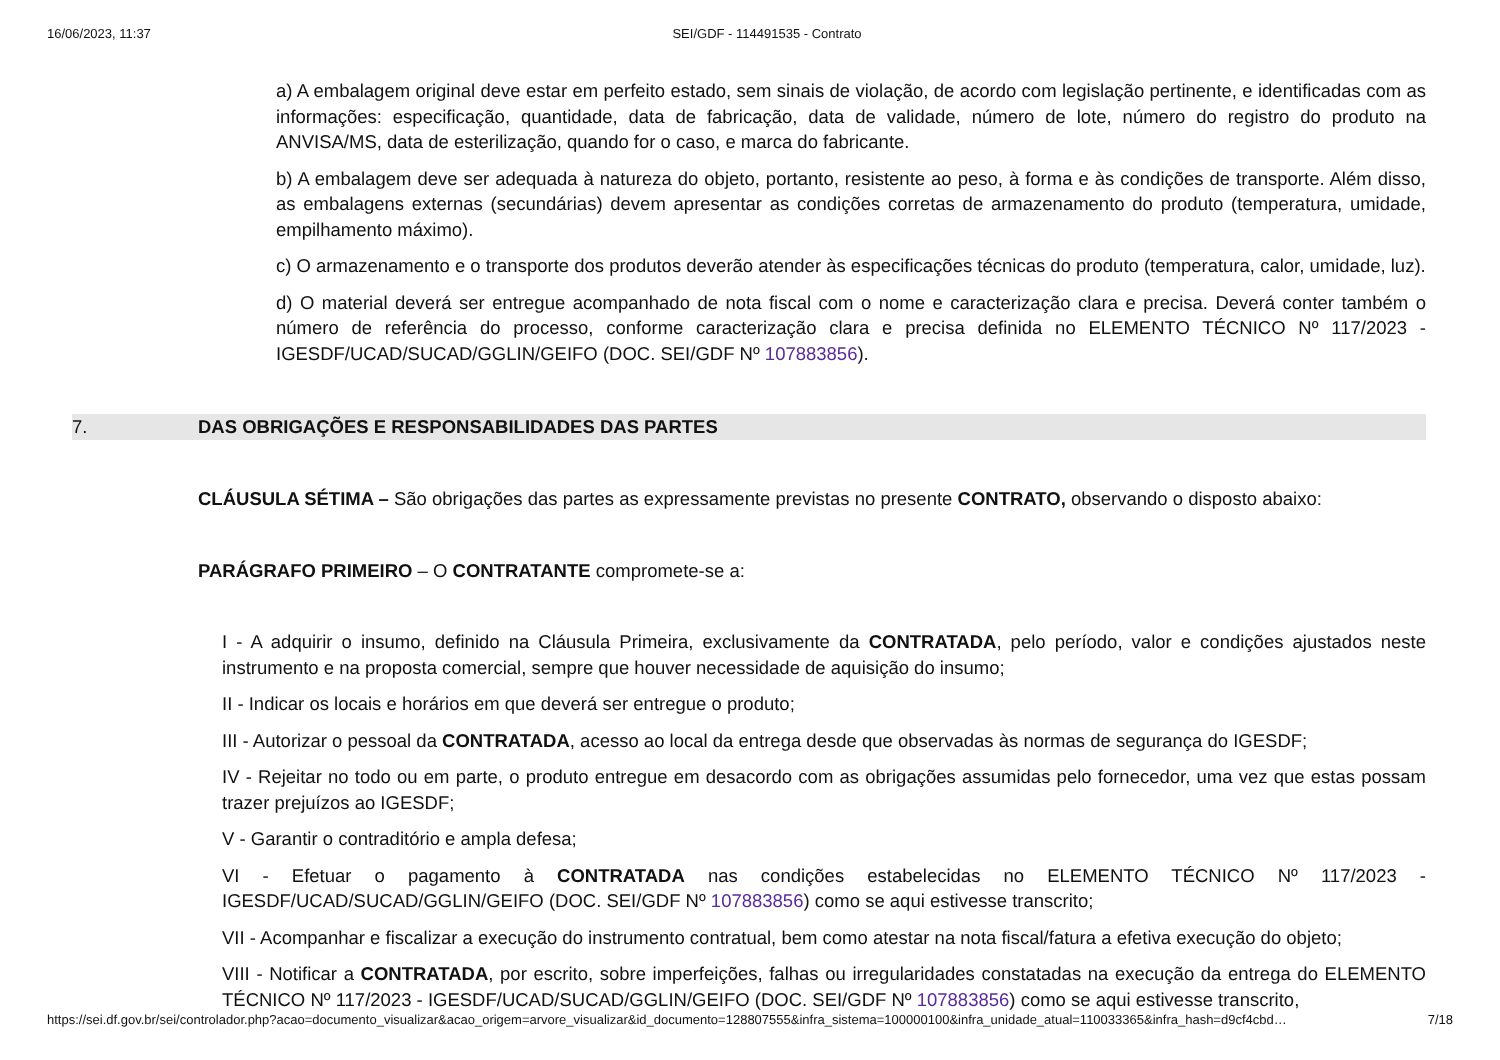16/06/2023, 11:37 SEI/GDF - 114491535 - Contrato
a) A embalagem original deve estar em perfeito estado, sem sinais de violação, de acordo com legislação pertinente, e identificadas com as informações: especificação, quantidade, data de fabricação, data de validade, número de lote, número do registro do produto na ANVISA/MS, data de esterilização, quando for o caso, e marca do fabricante.
b) A embalagem deve ser adequada à natureza do objeto, portanto, resistente ao peso, à forma e às condições de transporte. Além disso, as embalagens externas (secundárias) devem apresentar as condições corretas de armazenamento do produto (temperatura, umidade, empilhamento máximo).
c) O armazenamento e o transporte dos produtos deverão atender às especificações técnicas do produto (temperatura, calor, umidade, luz).
d) O material deverá ser entregue acompanhado de nota fiscal com o nome e caracterização clara e precisa. Deverá conter também o número de referência do processo, conforme caracterização clara e precisa definida no ELEMENTO TÉCNICO Nº 117/2023 - IGESDF/UCAD/SUCAD/GGLIN/GEIFO (DOC. SEI/GDF Nº 107883856).
7. DAS OBRIGAÇÕES E RESPONSABILIDADES DAS PARTES
CLÁUSULA SÉTIMA – São obrigações das partes as expressamente previstas no presente CONTRATO, observando o disposto abaixo:
PARÁGRAFO PRIMEIRO – O CONTRATANTE compromete-se a:
I - A adquirir o insumo, definido na Cláusula Primeira, exclusivamente da CONTRATADA, pelo período, valor e condições ajustados neste instrumento e na proposta comercial, sempre que houver necessidade de aquisição do insumo;
II - Indicar os locais e horários em que deverá ser entregue o produto;
III - Autorizar o pessoal da CONTRATADA, acesso ao local da entrega desde que observadas às normas de segurança do IGESDF;
IV - Rejeitar no todo ou em parte, o produto entregue em desacordo com as obrigações assumidas pelo fornecedor, uma vez que estas possam trazer prejuízos ao IGESDF;
V - Garantir o contraditório e ampla defesa;
VI - Efetuar o pagamento à CONTRATADA nas condições estabelecidas no ELEMENTO TÉCNICO Nº 117/2023 - IGESDF/UCAD/SUCAD/GGLIN/GEIFO (DOC. SEI/GDF Nº 107883856) como se aqui estivesse transcrito;
VII - Acompanhar e fiscalizar a execução do instrumento contratual, bem como atestar na nota fiscal/fatura a efetiva execução do objeto;
VIII - Notificar a CONTRATADA, por escrito, sobre imperfeições, falhas ou irregularidades constatadas na execução da entrega do ELEMENTO TÉCNICO Nº 117/2023 - IGESDF/UCAD/SUCAD/GGLIN/GEIFO (DOC. SEI/GDF Nº 107883856) como se aqui estivesse transcrito,
https://sei.df.gov.br/sei/controlador.php?acao=documento_visualizar&acao_origem=arvore_visualizar&id_documento=128807555&infra_sistema=100000100&infra_unidade_atual=110033365&infra_hash=d9cf4cbd… 7/18